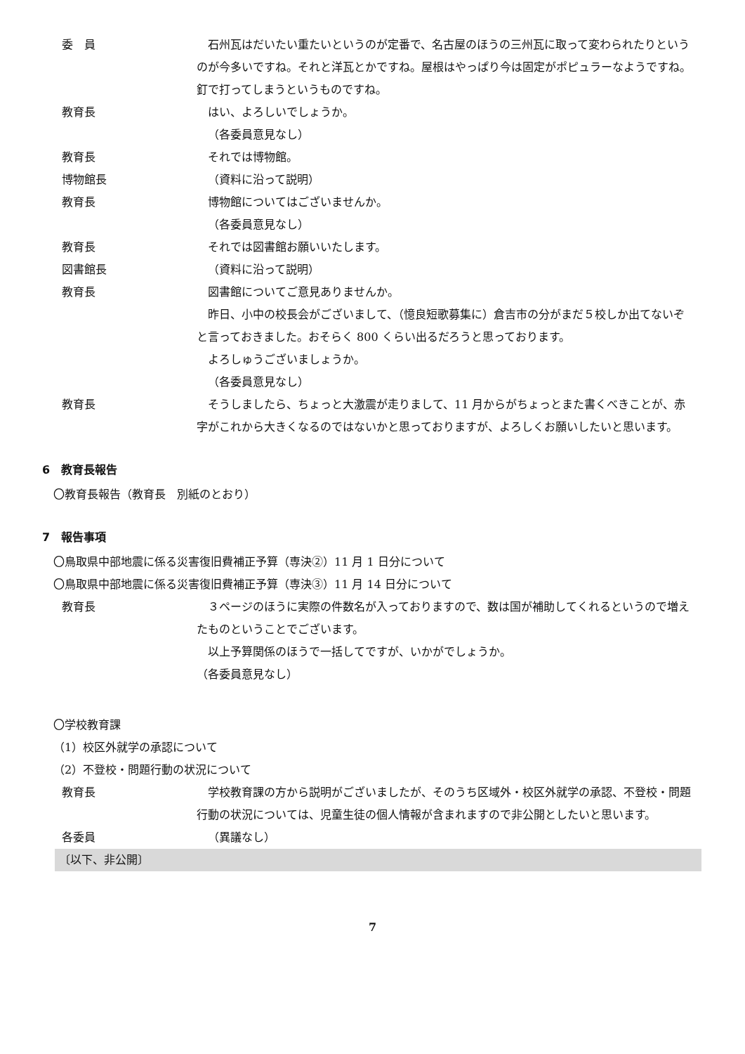委　員 石州瓦はだいたい重たいというのが定番で、名古屋のほうの三州瓦に取って変わられたりというのが今多いですね。それと洋瓦とかですね。屋根はやっぱり今は固定がポピュラーなようですね。釘で打ってしまうというものですね。
教育長 はい、よろしいでしょうか。
（各委員意見なし）
教育長 それでは博物館。
博物館長 （資料に沿って説明）
教育長 博物館についてはございませんか。
（各委員意見なし）
教育長 それでは図書館お願いいたします。
図書館長 （資料に沿って説明）
教育長 図書館についてご意見ありませんか。
昨日、小中の校長会がございまして、（憶良短歌募集に）倉吉市の分がまだ５校しか出てないぞと言っておきました。おそらく 800 くらい出るだろうと思っております。
よろしゅうございましょうか。
（各委員意見なし）
教育長 そうしましたら、ちょっと大激震が走りまして、11 月からがちょっとまた書くべきことが、赤字がこれから大きくなるのではないかと思っておりますが、よろしくお願いしたいと思います。
6　教育長報告
〇教育長報告（教育長　別紙のとおり）
7　報告事項
〇鳥取県中部地震に係る災害復旧費補正予算（専決②）11 月 1 日分について
〇鳥取県中部地震に係る災害復旧費補正予算（専決③）11 月 14 日分について
教育長 ３ページのほうに実際の件数名が入っておりますので、数は国が補助してくれるというので増えたものということでございます。
以上予算関係のほうで一括してですが、いかがでしょうか。
（各委員意見なし）
〇学校教育課
（1）校区外就学の承認について
（2）不登校・問題行動の状況について
教育長 学校教育課の方から説明がございましたが、そのうち区域外・校区外就学の承認、不登校・問題行動の状況については、児童生徒の個人情報が含まれますので非公開としたいと思います。
各委員 （異議なし）
〔以下、非公開〕
7